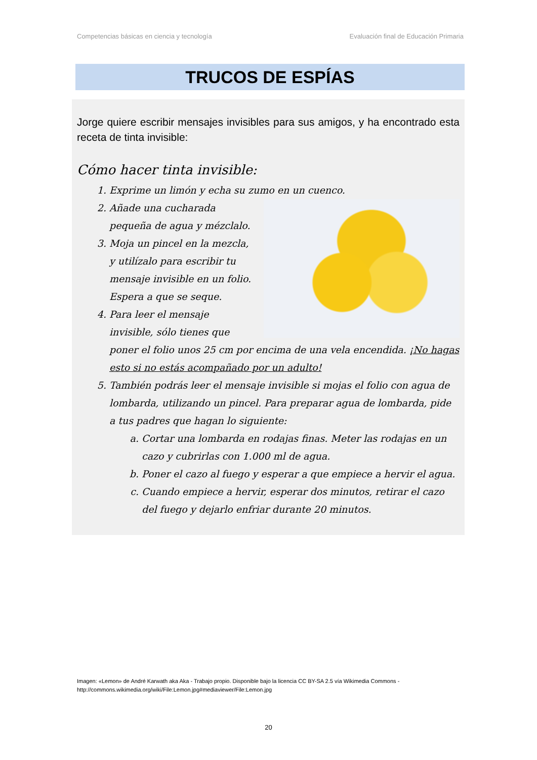Competencias básicas en ciencia y tecnología Evaluación final de Educación Primaria
TRUCOS DE ESPÍAS
Jorge quiere escribir mensajes invisibles para sus amigos, y ha encontrado esta receta de tinta invisible:
Cómo hacer tinta invisible:
1. Exprime un limón y echa su zumo en un cuenco.
2. Añade una cucharada pequeña de agua y mézclalo.
3. Moja un pincel en la mezcla, y utilízalo para escribir tu mensaje invisible en un folio. Espera a que se seque.
4. Para leer el mensaje invisible, sólo tienes que poner el folio unos 25 cm por encima de una vela encendida. ¡No hagas esto si no estás acompañado por un adulto!
5. También podrás leer el mensaje invisible si mojas el folio con agua de lombarda, utilizando un pincel. Para preparar agua de lombarda, pide a tus padres que hagan lo siguiente:
a. Cortar una lombarda en rodajas finas. Meter las rodajas en un cazo y cubrirlas con 1.000 ml de agua.
b. Poner el cazo al fuego y esperar a que empiece a hervir el agua.
c. Cuando empiece a hervir, esperar dos minutos, retirar el cazo del fuego y dejarlo enfriar durante 20 minutos.
Imagen: «Lemon» de André Karwath aka Aka - Trabajo propio. Disponible bajo la licencia CC BY-SA 2.5 vía Wikimedia Commons -
http://commons.wikimedia.org/wiki/File:Lemon.jpg#mediaviewer/File:Lemon.jpg
20